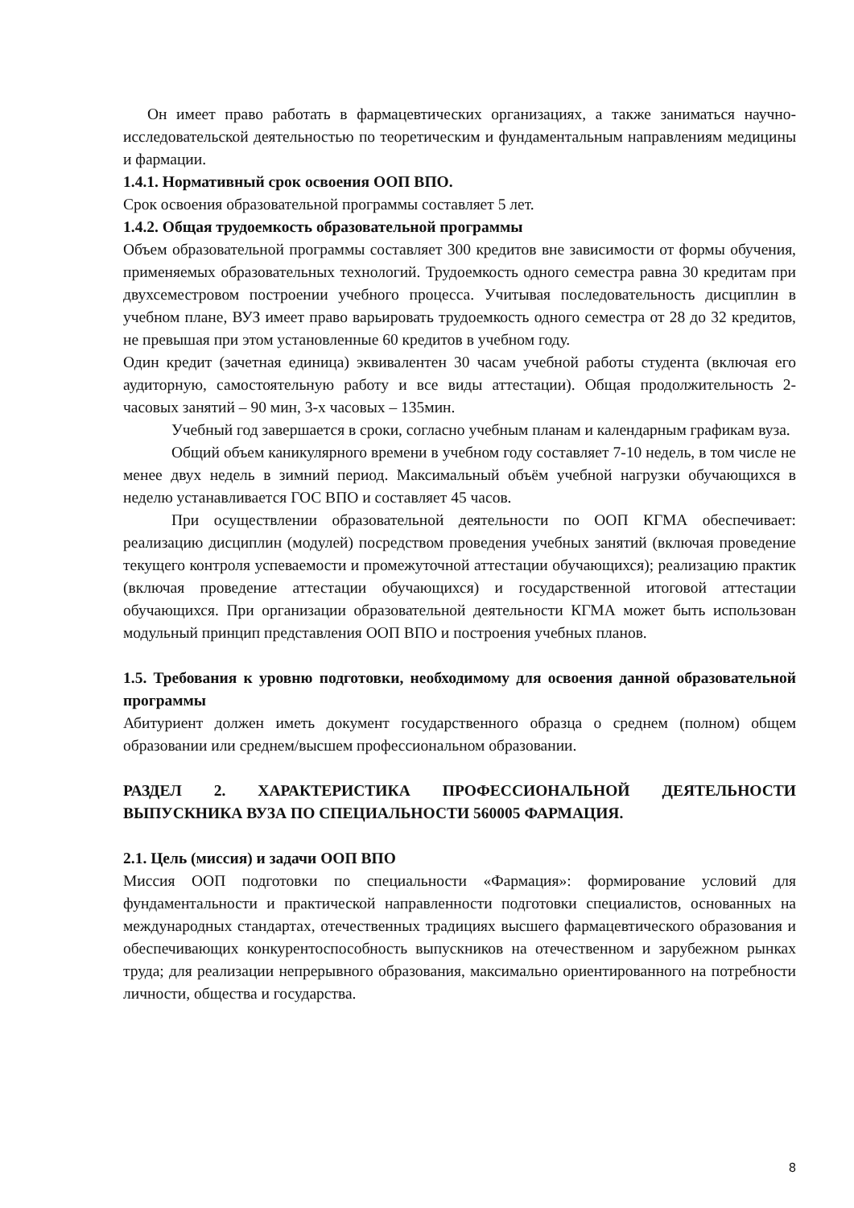Он имеет право работать в фармацевтических организациях, а также заниматься научно-исследовательской деятельностью по теоретическим и фундаментальным направлениям медицины и фармации.
1.4.1. Нормативный срок освоения ООП ВПО.
Срок освоения образовательной программы составляет 5 лет.
1.4.2. Общая трудоемкость образовательной программы
Объем образовательной программы составляет 300 кредитов вне зависимости от формы обучения, применяемых образовательных технологий. Трудоемкость одного семестра равна 30 кредитам при двухсеместровом построении учебного процесса. Учитывая последовательность дисциплин в учебном плане, ВУЗ имеет право варьировать трудоемкость одного семестра от 28 до 32 кредитов, не превышая при этом установленные 60 кредитов в учебном году.
Один кредит (зачетная единица) эквивалентен 30 часам учебной работы студента (включая его аудиторную, самостоятельную работу и все виды аттестации). Общая продолжительность 2-часовых занятий – 90 мин, 3-х часовых – 135мин.
Учебный год завершается в сроки, согласно учебным планам и календарным графикам вуза.
Общий объем каникулярного времени в учебном году составляет 7-10 недель, в том числе не менее двух недель в зимний период. Максимальный объём учебной нагрузки обучающихся в неделю устанавливается ГОС ВПО и составляет 45 часов.
При осуществлении образовательной деятельности по ООП КГМА обеспечивает: реализацию дисциплин (модулей) посредством проведения учебных занятий (включая проведение текущего контроля успеваемости и промежуточной аттестации обучающихся); реализацию практик (включая проведение аттестации обучающихся) и государственной итоговой аттестации обучающихся. При организации образовательной деятельности КГМА может быть использован модульный принцип представления ООП ВПО и построения учебных планов.
1.5. Требования к уровню подготовки, необходимому для освоения данной образовательной программы
Абитуриент должен иметь документ государственного образца о среднем (полном) общем образовании или среднем/высшем профессиональном образовании.
РАЗДЕЛ 2. ХАРАКТЕРИСТИКА ПРОФЕССИОНАЛЬНОЙ ДЕЯТЕЛЬНОСТИ ВЫПУСКНИКА ВУЗА ПО СПЕЦИАЛЬНОСТИ 560005 ФАРМАЦИЯ.
2.1. Цель (миссия) и задачи ООП ВПО
Миссия ООП подготовки по специальности «Фармация»: формирование условий для фундаментальности и практической направленности подготовки специалистов, основанных на международных стандартах, отечественных традициях высшего фармацевтического образования и обеспечивающих конкурентоспособность выпускников на отечественном и зарубежном рынках труда; для реализации непрерывного образования, максимально ориентированного на потребности личности, общества и государства.
8